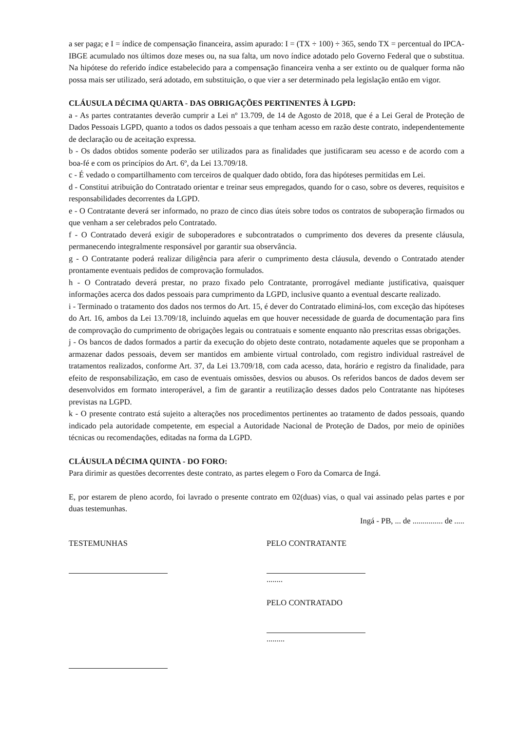a ser paga; e I = índice de compensação financeira, assim apurado: I = (TX ÷ 100) ÷ 365, sendo TX = percentual do IPCA-IBGE acumulado nos últimos doze meses ou, na sua falta, um novo índice adotado pelo Governo Federal que o substitua. Na hipótese do referido índice estabelecido para a compensação financeira venha a ser extinto ou de qualquer forma não possa mais ser utilizado, será adotado, em substituição, o que vier a ser determinado pela legislação então em vigor.
CLÁUSULA DÉCIMA QUARTA - DAS OBRIGAÇÕES PERTINENTES À LGPD:
a - As partes contratantes deverão cumprir a Lei nº 13.709, de 14 de Agosto de 2018, que é a Lei Geral de Proteção de Dados Pessoais LGPD, quanto a todos os dados pessoais a que tenham acesso em razão deste contrato, independentemente de declaração ou de aceitação expressa.
b - Os dados obtidos somente poderão ser utilizados para as finalidades que justificaram seu acesso e de acordo com a boa-fé e com os princípios do Art. 6º, da Lei 13.709/18.
c - É vedado o compartilhamento com terceiros de qualquer dado obtido, fora das hipóteses permitidas em Lei.
d - Constitui atribuição do Contratado orientar e treinar seus empregados, quando for o caso, sobre os deveres, requisitos e responsabilidades decorrentes da LGPD.
e - O Contratante deverá ser informado, no prazo de cinco dias úteis sobre todos os contratos de suboperação firmados ou que venham a ser celebrados pelo Contratado.
f - O Contratado deverá exigir de suboperadores e subcontratados o cumprimento dos deveres da presente cláusula, permanecendo integralmente responsável por garantir sua observância.
g - O Contratante poderá realizar diligência para aferir o cumprimento desta cláusula, devendo o Contratado atender prontamente eventuais pedidos de comprovação formulados.
h - O Contratado deverá prestar, no prazo fixado pelo Contratante, prorrogável mediante justificativa, quaisquer informações acerca dos dados pessoais para cumprimento da LGPD, inclusive quanto a eventual descarte realizado.
i - Terminado o tratamento dos dados nos termos do Art. 15, é dever do Contratado eliminá-los, com exceção das hipóteses do Art. 16, ambos da Lei 13.709/18, incluindo aquelas em que houver necessidade de guarda de documentação para fins de comprovação do cumprimento de obrigações legais ou contratuais e somente enquanto não prescritas essas obrigações.
j - Os bancos de dados formados a partir da execução do objeto deste contrato, notadamente aqueles que se proponham a armazenar dados pessoais, devem ser mantidos em ambiente virtual controlado, com registro individual rastreável de tratamentos realizados, conforme Art. 37, da Lei 13.709/18, com cada acesso, data, horário e registro da finalidade, para efeito de responsabilização, em caso de eventuais omissões, desvios ou abusos. Os referidos bancos de dados devem ser desenvolvidos em formato interoperável, a fim de garantir a reutilização desses dados pelo Contratante nas hipóteses previstas na LGPD.
k - O presente contrato está sujeito a alterações nos procedimentos pertinentes ao tratamento de dados pessoais, quando indicado pela autoridade competente, em especial a Autoridade Nacional de Proteção de Dados, por meio de opiniões técnicas ou recomendações, editadas na forma da LGPD.
CLÁUSULA DÉCIMA QUINTA - DO FORO:
Para dirimir as questões decorrentes deste contrato, as partes elegem o Foro da Comarca de Ingá.
E, por estarem de pleno acordo, foi lavrado o presente contrato em 02(duas) vias, o qual vai assinado pelas partes e por duas testemunhas.
Ingá - PB, ... de ............... de .....
TESTEMUNHAS PELO CONTRATANTE
........
PELO CONTRATADO
.........